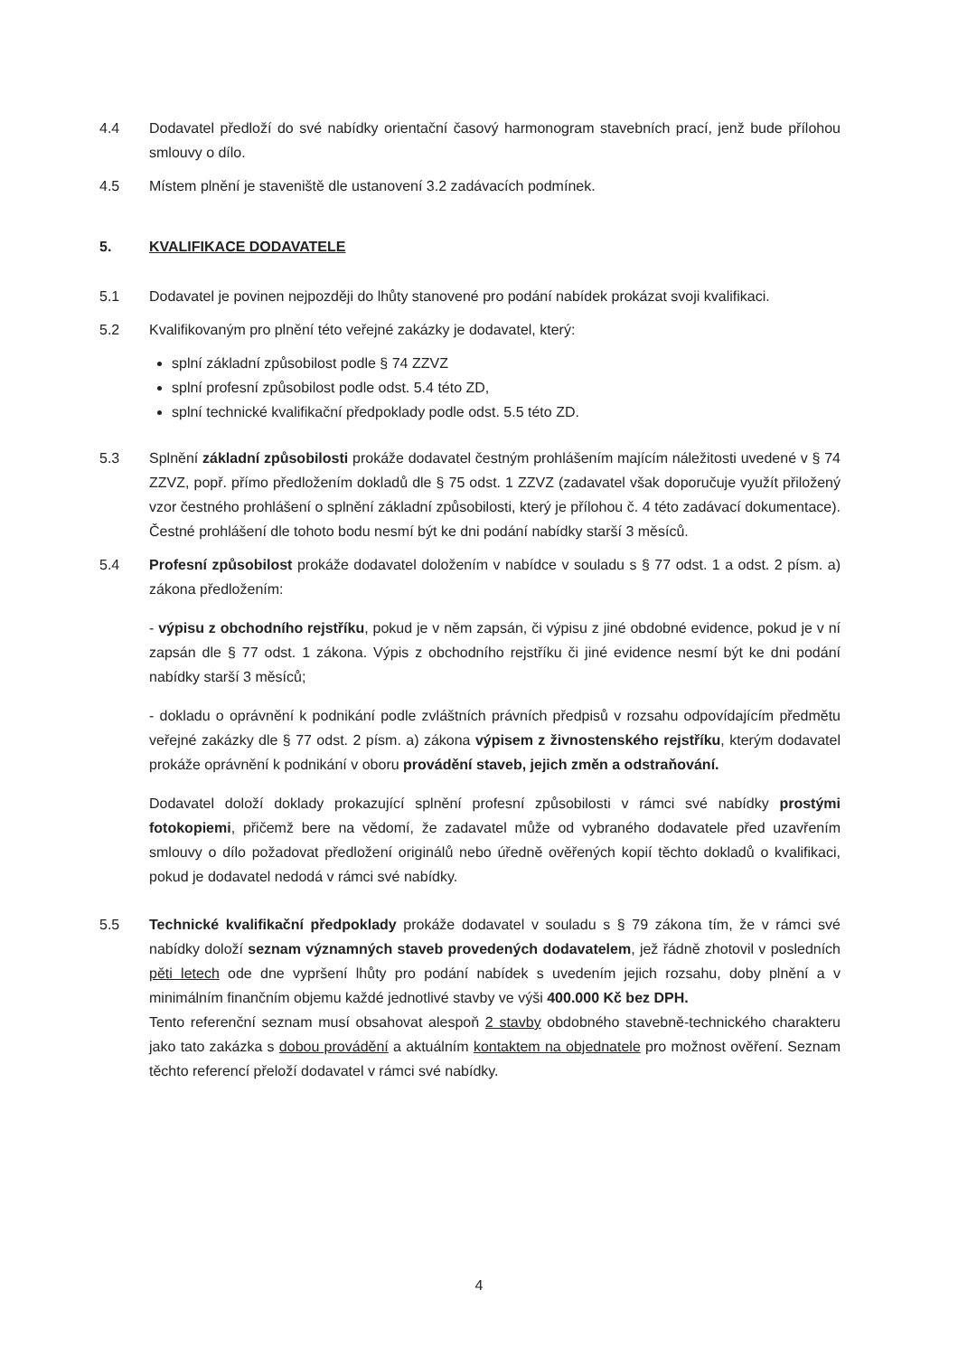4.4 Dodavatel předloží do své nabídky orientační časový harmonogram stavebních prací, jenž bude přílohou smlouvy o dílo.
4.5 Místem plnění je staveniště dle ustanovení 3.2 zadávacích podmínek.
5. KVALIFIKACE DODAVATELE
5.1 Dodavatel je povinen nejpozději do lhůty stanovené pro podání nabídek prokázat svoji kvalifikaci.
5.2 Kvalifikovaným pro plnění této veřejné zakázky je dodavatel, který:
splní základní způsobilost podle § 74 ZZVZ
splní profesní způsobilost podle odst. 5.4 této ZD,
splní technické kvalifikační předpoklady podle odst. 5.5 této ZD.
5.3 Splnění základní způsobilosti prokáže dodavatel čestným prohlášením majícím náležitosti uvedené v § 74 ZZVZ, popř. přímo předložením dokladů dle § 75 odst. 1 ZZVZ (zadavatel však doporučuje využít přiložený vzor čestného prohlášení o splnění základní způsobilosti, který je přílohou č. 4 této zadávací dokumentace). Čestné prohlášení dle tohoto bodu nesmí být ke dni podání nabídky starší 3 měsíců.
5.4 Profesní způsobilost prokáže dodavatel doložením v nabídce v souladu s § 77 odst. 1 a odst. 2 písm. a) zákona předložením:
- výpisu z obchodního rejstříku, pokud je v něm zapsán, či výpisu z jiné obdobné evidence, pokud je v ní zapsán dle § 77 odst. 1 zákona. Výpis z obchodního rejstříku či jiné evidence nesmí být ke dni podání nabídky starší 3 měsíců;
- dokladu o oprávnění k podnikání podle zvláštních právních předpisů v rozsahu odpovídajícím předmětu veřejné zakázky dle § 77 odst. 2 písm. a) zákona výpisem z živnostenského rejstříku, kterým dodavatel prokáže oprávnění k podnikání v oboru provádění staveb, jejich změn a odstraňování.
Dodavatel doloží doklady prokazující splnění profesní způsobilosti v rámci své nabídky prostými fotokopiemi, přičemž bere na vědomí, že zadavatel může od vybraného dodavatele před uzavřením smlouvy o dílo požadovat předložení originálů nebo úředně ověřených kopií těchto dokladů o kvalifikaci, pokud je dodavatel nedodá v rámci své nabídky.
5.5 Technické kvalifikační předpoklady prokáže dodavatel v souladu s § 79 zákona tím, že v rámci své nabídky doloží seznam významných staveb provedených dodavatelem, jež řádně zhotovil v posledních pěti letech ode dne vypršení lhůty pro podání nabídek s uvedením jejich rozsahu, doby plnění a v minimálním finančním objemu každé jednotlivé stavby ve výši 400.000 Kč bez DPH.
Tento referenční seznam musí obsahovat alespoň 2 stavby obdobného stavebně-technického charakteru jako tato zakázka s dobou provádění a aktuálním kontaktem na objednatele pro možnost ověření. Seznam těchto referencí přeloží dodavatel v rámci své nabídky.
4